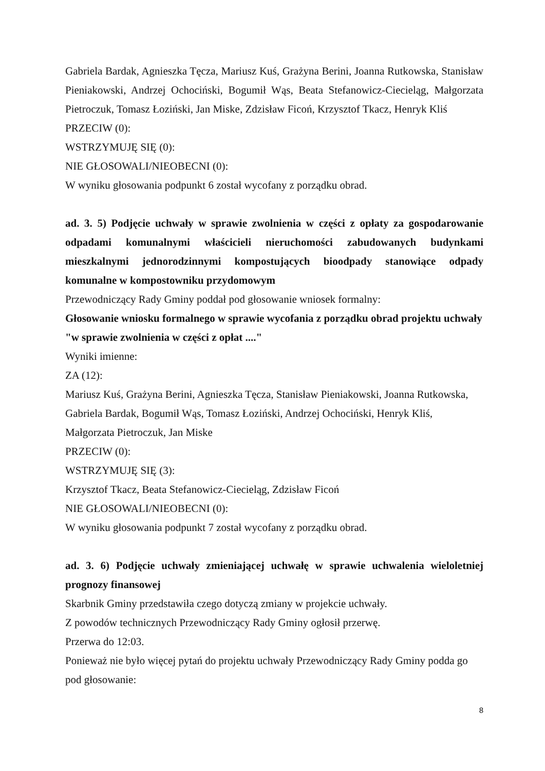Gabriela Bardak, Agnieszka Tęcza, Mariusz Kuś, Grażyna Berini, Joanna Rutkowska, Stanisław Pieniakowski, Andrzej Ochociński, Bogumił Wąs, Beata Stefanowicz-Ciecieląg, Małgorzata Pietroczuk, Tomasz Łoziński, Jan Miske, Zdzisław Ficoń, Krzysztof Tkacz, Henryk Kliś
PRZECIW (0):
WSTRZYMUJĘ SIĘ (0):
NIE GŁOSOWALI/NIEOBECNI (0):
W wyniku głosowania podpunkt 6 został wycofany z porządku obrad.
ad. 3. 5) Podjęcie uchwały w sprawie zwolnienia w części z opłaty za gospodarowanie odpadami komunalnymi właścicieli nieruchomości zabudowanych budynkami mieszkalnymi jednorodzinnymi kompostujących bioodpady stanowiące odpady komunalne w kompostowniku przydomowym
Przewodniczący Rady Gminy poddał pod głosowanie wniosek formalny:
Głosowanie wniosku formalnego w sprawie wycofania z porządku obrad projektu uchwały "w sprawie zwolnienia w części z opłat ...."
Wyniki imienne:
ZA (12):
Mariusz Kuś, Grażyna Berini, Agnieszka Tęcza, Stanisław Pieniakowski, Joanna Rutkowska, Gabriela Bardak, Bogumił Wąs, Tomasz Łoziński, Andrzej Ochociński, Henryk Kliś, Małgorzata Pietroczuk, Jan Miske
PRZECIW (0):
WSTRZYMUJĘ SIĘ (3):
Krzysztof Tkacz, Beata Stefanowicz-Ciecieląg, Zdzisław Ficoń
NIE GŁOSOWALI/NIEOBECNI (0):
W wyniku głosowania podpunkt 7 został wycofany z porządku obrad.
ad. 3. 6) Podjęcie uchwały zmieniającej uchwałę w sprawie uchwalenia wieloletniej prognozy finansowej
Skarbnik Gminy przedstawiła czego dotyczą zmiany w projekcie uchwały.
Z powodów technicznych Przewodniczący Rady Gminy ogłosił przerwę.
Przerwa do 12:03.
Ponieważ nie było więcej pytań do projektu uchwały Przewodniczący Rady Gminy podda go pod głosowanie:
8